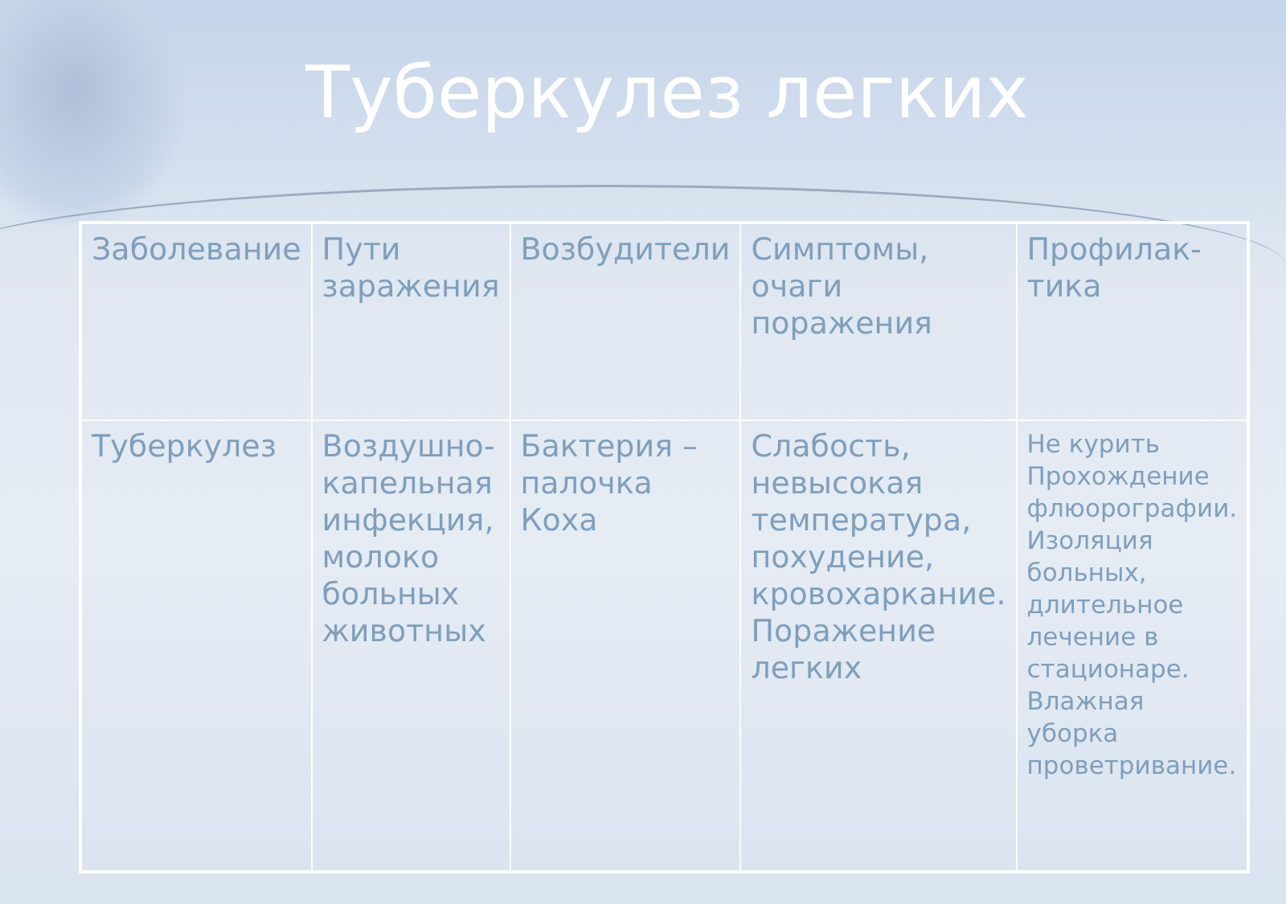Туберкулез легких
| Заболевание | Пути заражения | Возбудители | Симптомы, очаги поражения | Профилак-тика |
| Туберкулез | Воздушно-капельная инфекция, молоко больных животных | Бактерия – палочка Коха | Слабость, невысокая температура, похудение, кровохаркание. Поражение легких | Не курить Прохождение флюорографии. Изоляция больных, длительное лечение в стационаре. Влажная уборка проветривание. |